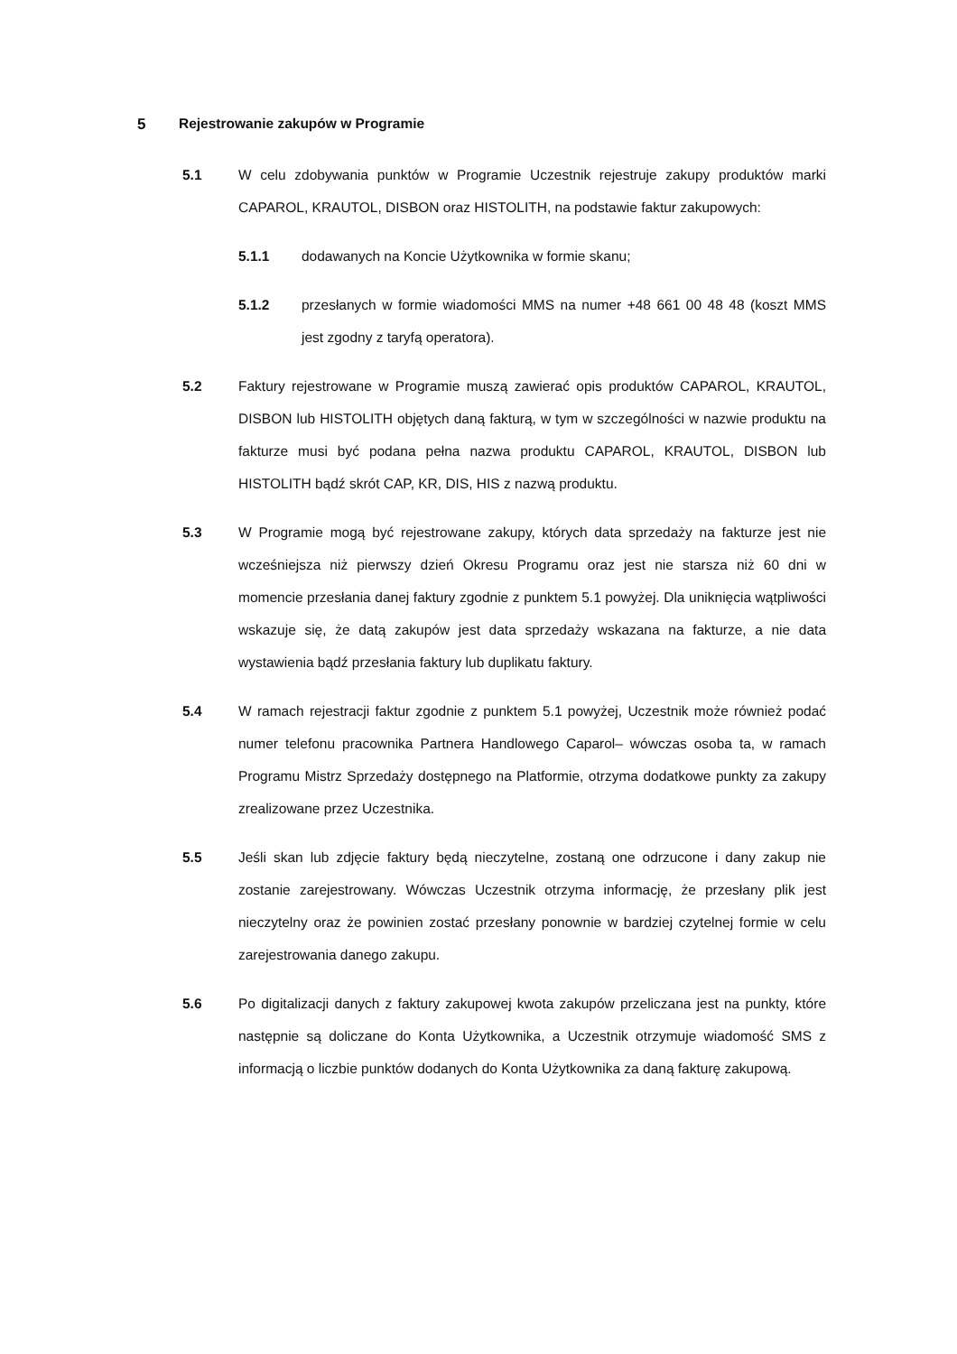5 Rejestrowanie zakupów w Programie
5.1 W celu zdobywania punktów w Programie Uczestnik rejestruje zakupy produktów marki CAPAROL, KRAUTOL, DISBON oraz HISTOLITH, na podstawie faktur zakupowych:
5.1.1 dodawanych na Koncie Użytkownika w formie skanu;
5.1.2 przesłanych w formie wiadomości MMS na numer +48 661 00 48 48 (koszt MMS jest zgodny z taryfą operatora).
5.2 Faktury rejestrowane w Programie muszą zawierać opis produktów CAPAROL, KRAUTOL, DISBON lub HISTOLITH objętych daną fakturą, w tym w szczególności w nazwie produktu na fakturze musi być podana pełna nazwa produktu CAPAROL, KRAUTOL, DISBON lub HISTOLITH bądź skrót CAP, KR, DIS, HIS z nazwą produktu.
5.3 W Programie mogą być rejestrowane zakupy, których data sprzedaży na fakturze jest nie wcześniejsza niż pierwszy dzień Okresu Programu oraz jest nie starsza niż 60 dni w momencie przesłania danej faktury zgodnie z punktem 5.1 powyżej. Dla uniknięcia wątpliwości wskazuje się, że datą zakupów jest data sprzedaży wskazana na fakturze, a nie data wystawienia bądź przesłania faktury lub duplikatu faktury.
5.4 W ramach rejestracji faktur zgodnie z punktem 5.1 powyżej, Uczestnik może również podać numer telefonu pracownika Partnera Handlowego Caparol– wówczas osoba ta, w ramach Programu Mistrz Sprzedaży dostępnego na Platformie, otrzyma dodatkowe punkty za zakupy zrealizowane przez Uczestnika.
5.5 Jeśli skan lub zdjęcie faktury będą nieczytelne, zostaną one odrzucone i dany zakup nie zostanie zarejestrowany. Wówczas Uczestnik otrzyma informację, że przesłany plik jest nieczytelny oraz że powinien zostać przesłany ponownie w bardziej czytelnej formie w celu zarejestrowania danego zakupu.
5.6 Po digitalizacji danych z faktury zakupowej kwota zakupów przeliczana jest na punkty, które następnie są doliczane do Konta Użytkownika, a Uczestnik otrzymuje wiadomość SMS z informacją o liczbie punktów dodanych do Konta Użytkownika za daną fakturę zakupową.